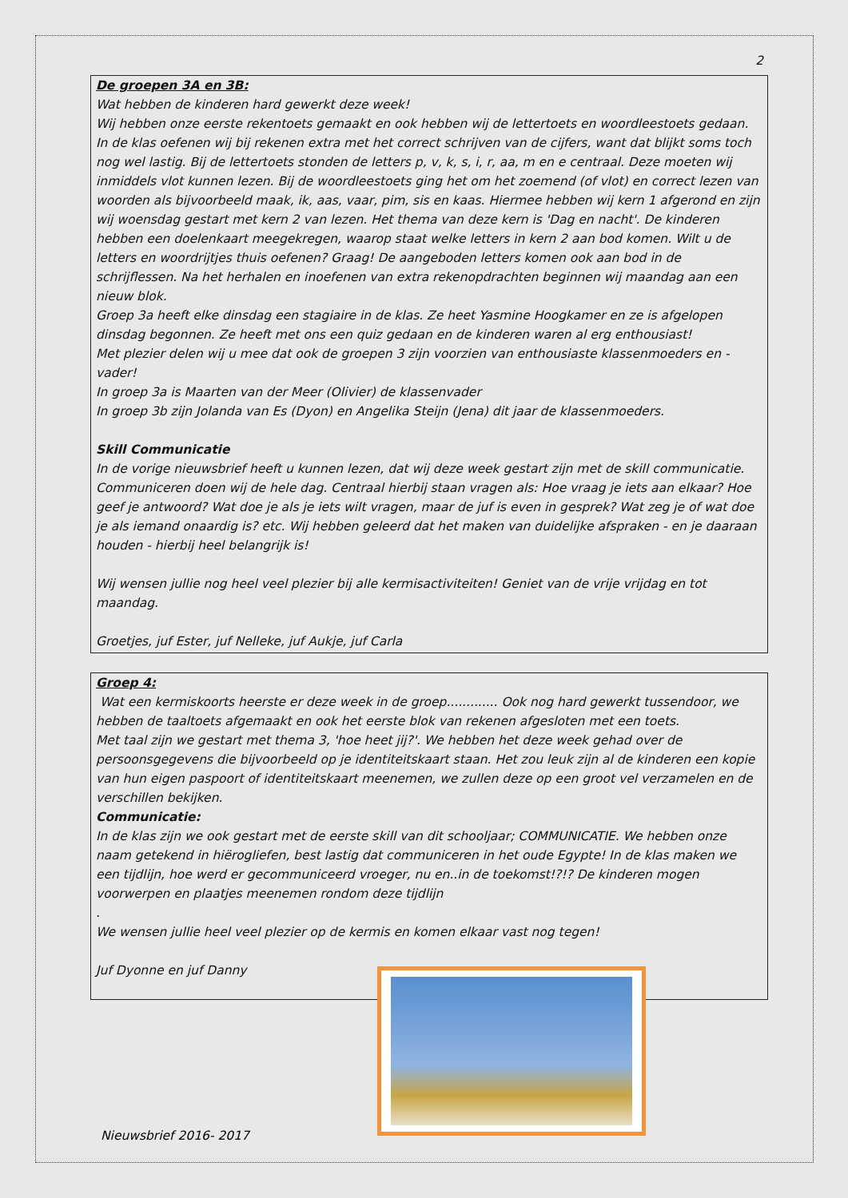2
De groepen 3A en 3B:
Wat hebben de kinderen hard gewerkt deze week!
Wij hebben onze eerste rekentoets gemaakt en ook hebben wij de lettertoets en woordleestoets gedaan. In de klas oefenen wij bij rekenen extra met het correct schrijven van de cijfers, want dat blijkt soms toch nog wel lastig. Bij de lettertoets stonden de letters p, v, k, s, i, r, aa, m en e centraal. Deze moeten wij inmiddels vlot kunnen lezen. Bij de woordleestoets ging het om het zoemend (of vlot) en correct lezen van woorden als bijvoorbeeld maak, ik, aas, vaar, pim, sis en kaas. Hiermee hebben wij kern 1 afgerond en zijn wij woensdag gestart met kern 2 van lezen. Het thema van deze kern is 'Dag en nacht'. De kinderen hebben een doelenkaart meegekregen, waarop staat welke letters in kern 2 aan bod komen. Wilt u de letters en woordrijtjes thuis oefenen? Graag! De aangeboden letters komen ook aan bod in de schrijflessen. Na het herhalen en inoefenen van extra rekenopdrachten beginnen wij maandag aan een nieuw blok.
Groep 3a heeft elke dinsdag een stagiaire in de klas. Ze heet Yasmine Hoogkamer en ze is afgelopen dinsdag begonnen. Ze heeft met ons een quiz gedaan en de kinderen waren al erg enthousiast!
Met plezier delen wij u mee dat ook de groepen 3 zijn voorzien van enthousiaste klassenmoeders en -vader!
In groep 3a is Maarten van der Meer (Olivier) de klassenvader
In groep 3b zijn Jolanda van Es (Dyon) en Angelika Steijn (Jena) dit jaar de klassenmoeders.
Skill Communicatie
In de vorige nieuwsbrief heeft u kunnen lezen, dat wij deze week gestart zijn met de skill communicatie. Communiceren doen wij de hele dag. Centraal hierbij staan vragen als: Hoe vraag je iets aan elkaar? Hoe geef je antwoord? Wat doe je als je iets wilt vragen, maar de juf is even in gesprek? Wat zeg je of wat doe je als iemand onaardig is? etc. Wij hebben geleerd dat het maken van duidelijke afspraken - en je daaraan houden - hierbij heel belangrijk is!
Wij wensen jullie nog heel veel plezier bij alle kermisactiviteiten! Geniet van de vrije vrijdag en tot maandag.
Groetjes, juf Ester, juf Nelleke, juf Aukje, juf Carla
Groep 4:
Wat een kermiskoorts heerste er deze week in de groep............. Ook nog hard gewerkt tussendoor, we hebben de taaltoets afgemaakt en ook het eerste blok van rekenen afgesloten met een toets.
Met taal zijn we gestart met thema 3, 'hoe heet jij?'. We hebben het deze week gehad over de persoonsgegevens die bijvoorbeeld op je identiteitskaart staan. Het zou leuk zijn al de kinderen een kopie van hun eigen paspoort of identiteitskaart meenemen, we zullen deze op een groot vel verzamelen en de verschillen bekijken.
Communicatie:
In de klas zijn we ook gestart met de eerste skill van dit schooljaar; COMMUNICATIE. We hebben onze naam getekend in hiërogliefen, best lastig dat communiceren in het oude Egypte! In de klas maken we een tijdlijn, hoe werd er gecommuniceerd vroeger, nu en..in de toekomst!?!? De kinderen mogen voorwerpen en plaatjes meenemen rondom deze tijdlijn
.
We wensen jullie heel veel plezier op de kermis en komen elkaar vast nog tegen!
Juf Dyonne en juf Danny
Nieuwsbrief 2016- 2017